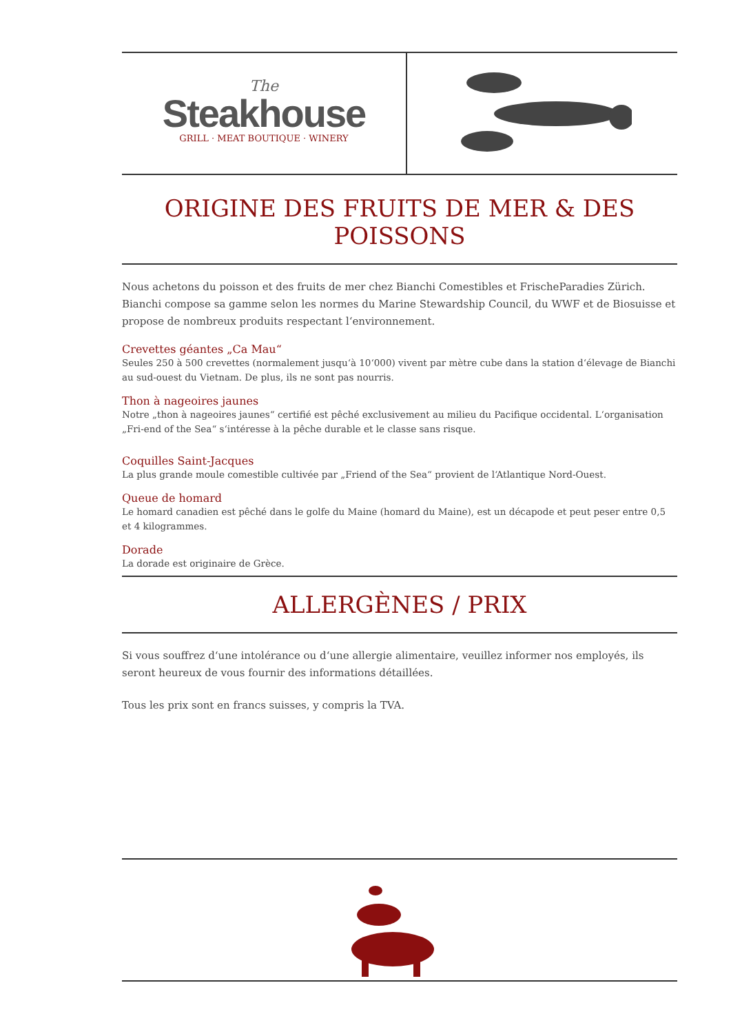The
Steakhouse
GRILL · MEAT BOUTIQUE · WINERY
ORIGINE DES FRUITS DE MER & DES POISSONS
Nous achetons du poisson et des fruits de mer chez Bianchi Comestibles et FrischeParadies Zürich. Bianchi compose sa gamme selon les normes du Marine Stewardship Council, du WWF et de Biosuisse et propose de nombreux produits respectant l‘environnement.
Crevettes géantes „Ca Mau“
Seules 250 à 500 crevettes (normalement jusqu‘à 10‘000) vivent par mètre cube dans la station d‘élevage de Bianchi au sud-ouest du Vietnam. De plus, ils ne sont pas nourris.
Thon à nageoires jaunes
Notre „thon à nageoires jaunes“ certifié est pêché exclusivement au milieu du Pacifique occidental. L‘organisation „Fri-end of the Sea“ s‘intéresse à la pêche durable et le classe sans risque.
Coquilles Saint-Jacques
La plus grande moule comestible cultivée par „Friend of the Sea“ provient de l‘Atlantique Nord-Ouest.
Queue de homard
Le homard canadien est pêché dans le golfe du Maine (homard du Maine), est un décapode et peut peser entre 0,5 et 4 kilogrammes.
Dorade
La dorade est originaire de Grèce.
ALLERGÈNES / PRIX
Si vous souffrez d‘une intolérance ou d‘une allergie alimentaire, veuillez informer nos employés, ils seront heureux de vous fournir des informations détaillées.
Tous les prix sont en francs suisses, y compris la TVA.